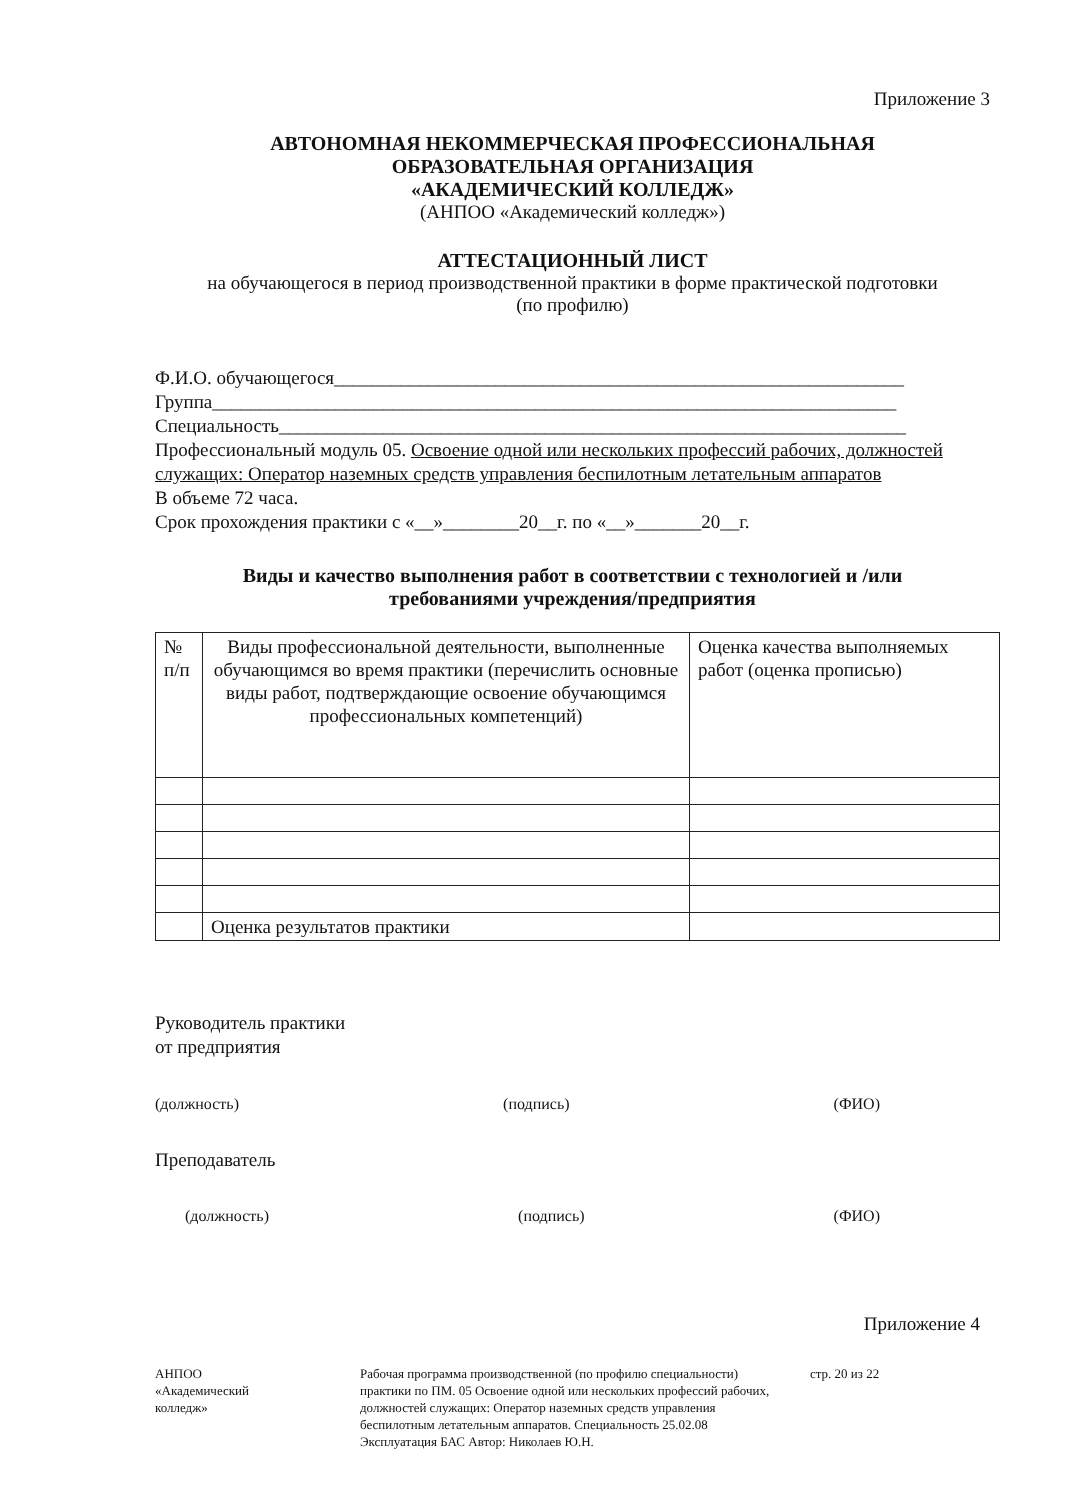Приложение 3
АВТОНОМНАЯ НЕКОММЕРЧЕСКАЯ ПРОФЕССИОНАЛЬНАЯ
ОБРАЗОВАТЕЛЬНАЯ ОРГАНИЗАЦИЯ
«АКАДЕМИЧЕСКИЙ КОЛЛЕДЖ»
(АНПОО «Академический колледж»)
АТТЕСТАЦИОННЫЙ ЛИСТ
на обучающегося в период производственной практики в форме практической подготовки
(по профилю)
Ф.И.О. обучающегося____________________________________________________________
Группа________________________________________________________________________
Специальность__________________________________________________________________
Профессиональный модуль 05. Освоение одной или нескольких профессий рабочих, должностей служащих: Оператор наземных средств управления беспилотным летательным аппаратов
В объеме 72 часа.
Срок прохождения практики с «__»________20__г. по «__»_______20__г.
Виды и качество выполнения работ в соответствии с технологией и /или
требованиями учреждения/предприятия
| № п/п | Виды профессиональной деятельности, выполненные обучающимся во время практики (перечислить основные виды работ, подтверждающие освоение обучающимся профессиональных компетенций) | Оценка качества выполняемых работ (оценка прописью) |
| | Оценка результатов практики | |
Руководитель практики
от предприятия
(должность) (подпись) (ФИО)
Преподаватель
(должность) (подпись) (ФИО)
Приложение 4
АНПОО
«Академический
колледж»
Рабочая программа производственной (по профилю специальности) практики по ПМ. 05 Освоение одной или нескольких профессий рабочих, должностей служащих: Оператор наземных средств управления беспилотным летательным аппаратов. Специальность 25.02.08 Эксплуатация БАС Автор: Николаев Ю.Н.
стр. 20 из 22